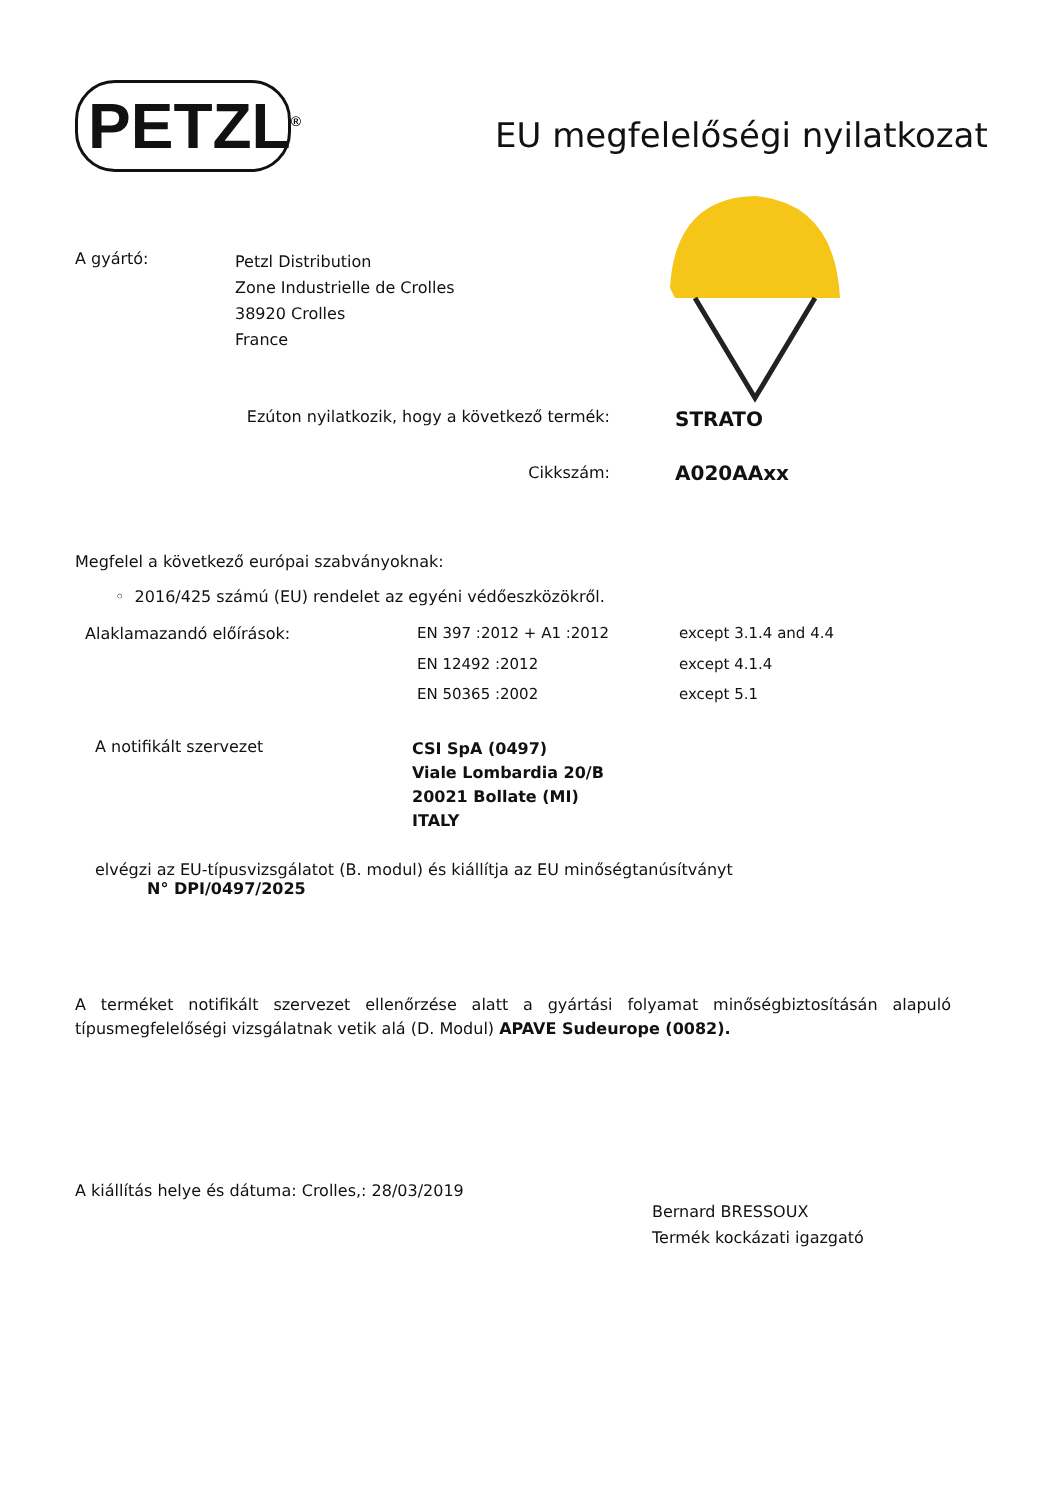PETZL<sup>®</sup>
EU megfelelőségi nyilatkozat
| A gyártó: | Petzl Distribution Zone Industrielle de Crolles 38920 Crolles France |
| Ezúton nyilatkozik, hogy a következő termék: | STRATO |
| Cikkszám: | A020AAxx |
Megfelel a következő európai szabványoknak:
◦ 2016/425 számú (EU) rendelet az egyéni védőeszközökről.
| Alaklamazandó előírások: | EN 397 :2012 + A1 :2012 | except 3.1.4 and 4.4 |
| | EN 12492 :2012 | except 4.1.4 |
| | EN 50365 :2002 | except 5.1 |
| A notifikált szervezet | CSI SpA (0497) Viale Lombardia 20/B 20021 Bollate (MI) ITALY |
elvégzi az EU-típusvizsgálatot (B. modul) és kiállítja az EU minőségtanúsítványt
N° DPI/0497/2025
A terméket notifikált szervezet ellenőrzése alatt a gyártási folyamat minőségbiztosításán alapuló típusmegfelelőségi vizsgálatnak vetik alá (D. Modul) APAVE Sudeurope (0082).
A kiállítás helye és dátuma: Crolles,: 28/03/2019
Bernard BRESSOUX
Termék kockázati igazgató